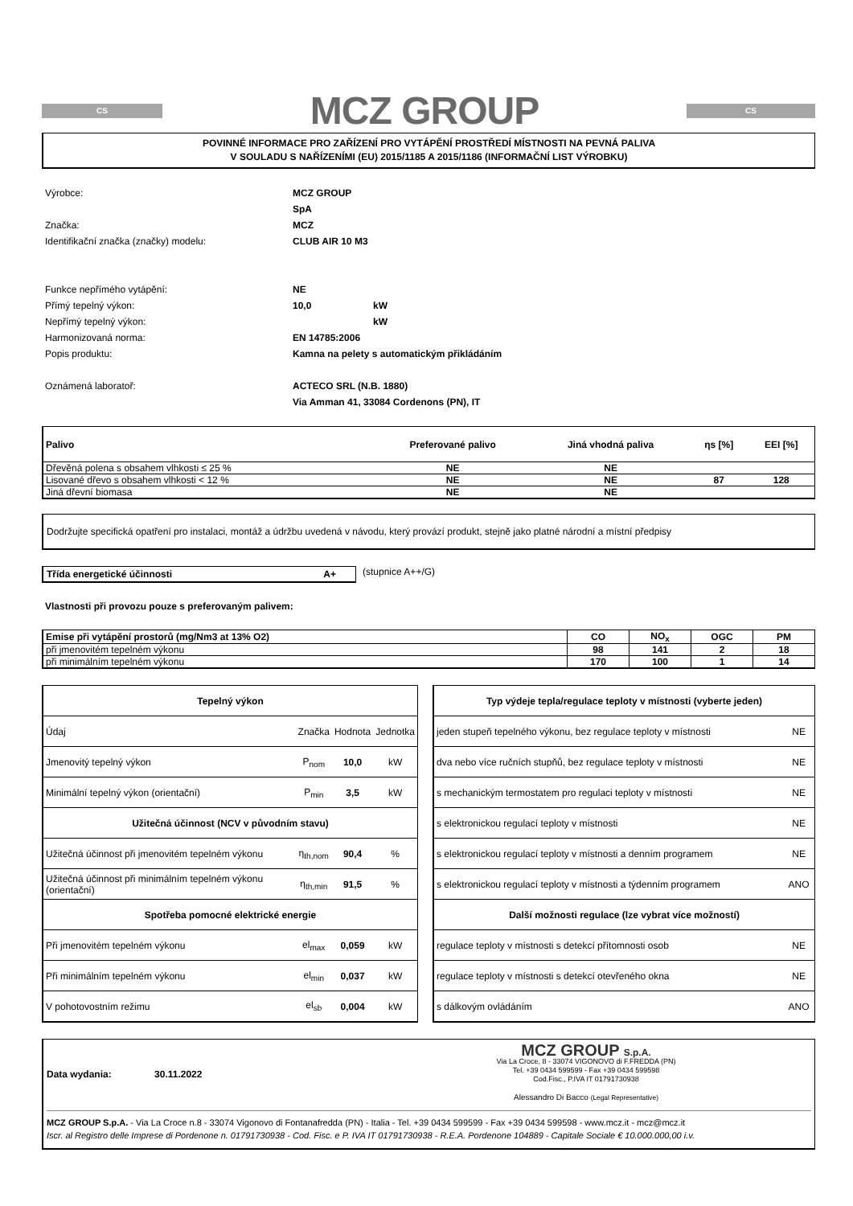CS
MCZ GROUP
CS
POVINNÉ INFORMACE PRO ZAŘÍZENÍ PRO VYTÁPĚNÍ PROSTŘEDÍ MÍSTNOSTI NA PEVNÁ PALIVA
V SOULADU S NAŘÍZENÍMI (EU) 2015/1185 A 2015/1186 (INFORMAČNÍ LIST VÝROBKU)
Výrobce: MCZ GROUP SpA Značka: MCZ Identifikační značka (značky) modelu: CLUB AIR 10 M3
Funkce nepřímého vytápění: NE Přímý tepelný výkon: 10,0 kW Nepřímý tepelný výkon: kW Harmonizovaná norma: EN 14785:2006 Popis produktu: Kamna na pelety s automatickým přikládáním
Oznámená laboratoř: ACTECO SRL (N.B. 1880)
Via Amman 41, 33084 Cordenons (PN), IT
| Palivo | Preferované palivo | Jiná vhodná paliva | ηs [%] | EEI [%] |
| Dřevěná polena s obsahem vlhkosti ≤ 25 % | NE | NE | | |
| Lisované dřevo s obsahem vlhkosti < 12 % | NE | NE | 87 | 128 |
| Jiná dřevní biomasa | NE | NE | | |
Dodržujte specifická opatření pro instalaci, montáž a údržbu uvedená v návodu, který provází produkt, stejně jako platné národní a místní předpisy
Třída energetické účinnosti A+ (stupnice A++/G)
Vlastnosti při provozu pouze s preferovaným palivem:
| Emise při vytápění prostorů (mg/Nm3 at 13% O2) | CO | NO<sub>x</sub> | OGC | PM |
| při jmenovitém tepelném výkonu | 98 | 141 | 2 | 18 |
| při minimálním tepelném výkonu | 170 | 100 | 1 | 14 |
| Tepelný výkon | | | |
| Údaj | Značka | Hodnota | Jednotka |
| Jmenovitý tepelný výkon | P<sub>nom</sub> | 10,0 | kW |
| Minimální tepelný výkon (orientační) | P<sub>min</sub> | 3,5 | kW |
| Užitečná účinnost (NCV v původním stavu) | | | |
| Užitečná účinnost při jmenovitém tepelném výkonu | η<sub>th,nom</sub> | 90,4 | % |
| Užitečná účinnost při minimálním tepelném výkonu (orientační) | η<sub>th,min</sub> | 91,5 | % |
| Spotřeba pomocné elektrické energie | | | |
| Při jmenovitém tepelném výkonu | el<sub>max</sub> | 0,059 | kW |
| Při minimálním tepelném výkonu | el<sub>min</sub> | 0,037 | kW |
| V pohotovostním režimu | el<sub>sb</sub> | 0,004 | kW |
| Typ výdeje tepla/regulace teploty v místnosti (vyberte jeden) | |
| jeden stupeň tepelného výkonu, bez regulace teploty v místnosti | NE |
| dva nebo více ručních stupňů, bez regulace teploty v místnosti | NE |
| s mechanickým termostatem pro regulaci teploty v místnosti | NE |
| s elektronickou regulací teploty v místnosti | NE |
| s elektronickou regulací teploty v místnosti a denním programem | NE |
| s elektronickou regulací teploty v místnosti a týdenním programem | ANO |
| Další možnosti regulace (lze vybrat více možností) | |
| regulace teploty v místnosti s detekcí přítomnosti osob | NE |
| regulace teploty v místnosti s detekcí otevřeného okna | NE |
| s dálkovým ovládáním | ANO |
Data wydania: 30.11.2022
MCZ GROUP S.p.A.
Via La Croce, 8 - 33074 VIGONOVO di F.FREDDA (PN)
Tel. +39 0434 599599 - Fax +39 0434 599598
Cod.Fisc., P.IVA IT 01791730938
Alessandro Di Bacco (Legal Representative)
MCZ GROUP S.p.A. - Via La Croce n.8 - 33074 Vigonovo di Fontanafredda (PN) - Italia - Tel. +39 0434 599599 - Fax +39 0434 599598 - www.mcz.it - mcz@mcz.it
Iscr. al Registro delle Imprese di Pordenone n. 01791730938 - Cod. Fisc. e P. IVA IT 01791730938 - R.E.A. Pordenone 104889 - Capitale Sociale € 10.000.000,00 i.v.